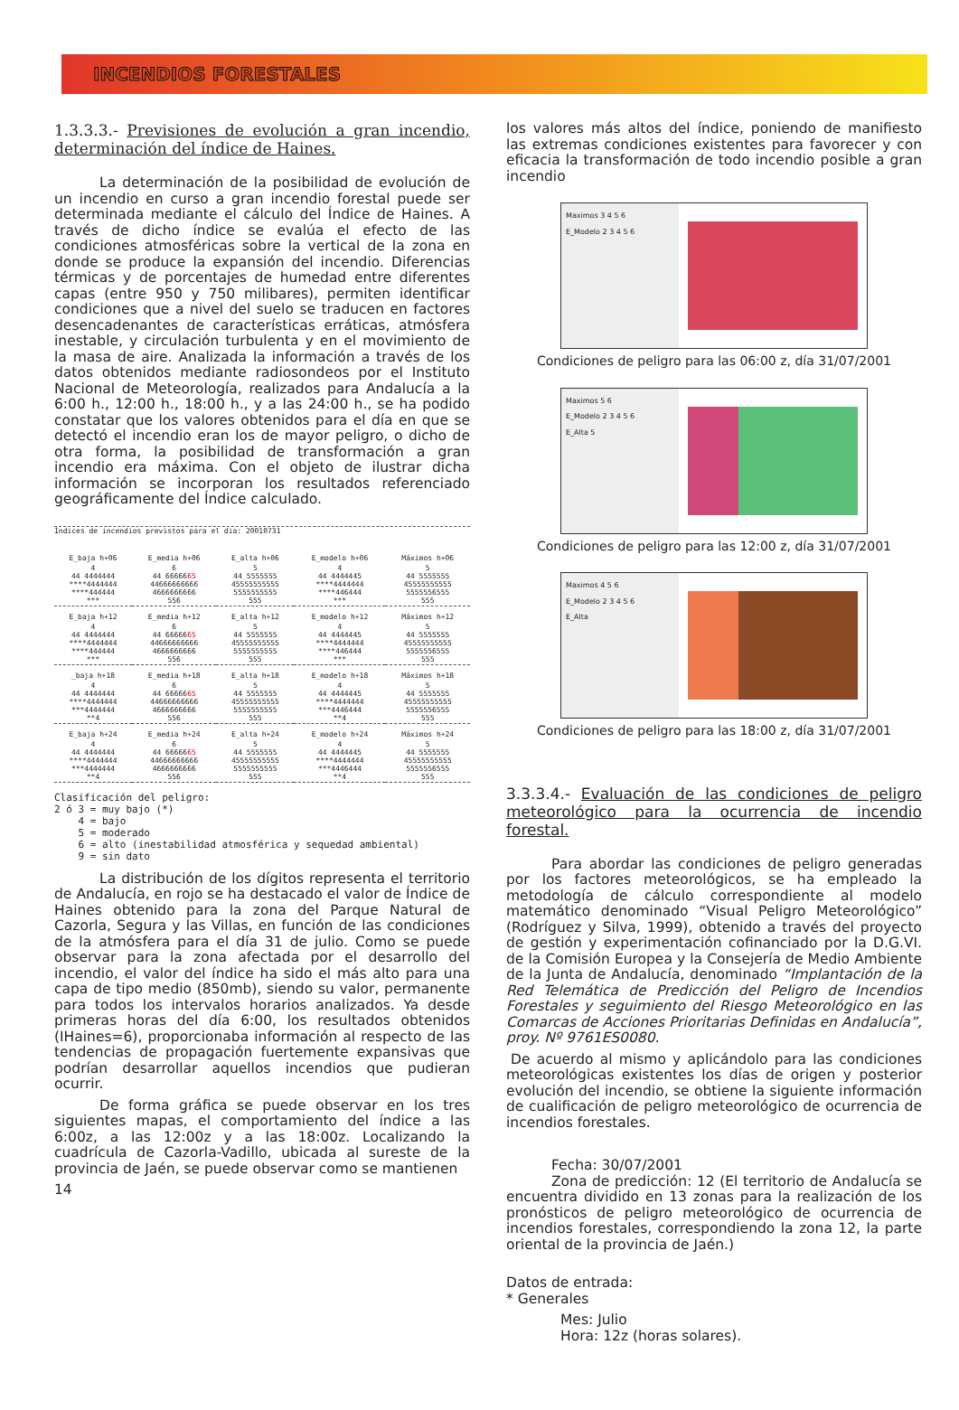INCENDIOS FORESTALES
1.3.3.3.- Previsiones de evolución a gran incendio, determinación del índice de Haines.
La determinación de la posibilidad de evolución de un incendio en curso a gran incendio forestal puede ser determinada mediante el cálculo del Índice de Haines. A través de dicho índice se evalúa el efecto de las condiciones atmosféricas sobre la vertical de la zona en donde se produce la expansión del incendio. Diferencias térmicas y de porcentajes de humedad entre diferentes capas (entre 950 y 750 milibares), permiten identificar condiciones que a nivel del suelo se traducen en factores desencadenantes de características erráticas, atmósfera inestable, y circulación turbulenta y en el movimiento de la masa de aire. Analizada la información a través de los datos obtenidos mediante radiosondeos por el Instituto Nacional de Meteorología, realizados para Andalucía a la 6:00 h., 12:00 h., 18:00 h., y a las 24:00 h., se ha podido constatar que los valores obtenidos para el día en que se detectó el incendio eran los de mayor peligro, o dicho de otra forma, la posibilidad de transformación a gran incendio era máxima. Con el objeto de ilustrar dicha información se incorporan los resultados referenciado geográficamente del Índice calculado.
Índices de incendios previstos para el dia: 20010731
| E_baja h+06 | E_media h+06 | E_alta h+06 | E_modelo h+06 | Máximos h+06 |
| --- | --- | --- | --- | --- |
| 4 44 4444444 ****4444444 ****444444 *** | 6 44 66666 65 44666666666 4666666666 556 | 5 44 5555555 45555555555 5555555555 555 | 4 44 4444445 ****4444444 ****446444 *** | 5 44 5555555 45555555555 5555556555 555 |
| E_baja h+12 | E_media h+12 | E_alta h+12 | E_modelo h+12 | Máximos h+12 |
| --- | --- | --- | --- | --- |
| 4 44 4444444 ****4444444 ****444444 *** | 6 44 66666 65 44666666666 4666666666 556 | 5 44 5555555 45555555555 5555555555 555 | 4 44 4444445 ****4444444 ****446444 *** | 5 44 5555555 45555555555 5555556555 555 |
| _baja h+18 | E_media h+18 | E_alta h+18 | E_modelo h+18 | Máximos h+18 |
| --- | --- | --- | --- | --- |
| 4 44 4444444 ****4444444 ***4444444 **4 | 6 44 66666 65 44666666666 4666666666 556 | 5 44 5555555 45555555555 5555555555 555 | 4 44 4444445 ****4444444 ***4446444 **4 | 5 44 5555555 45555555555 5555556555 555 |
| E_baja h+24 | E_media h+24 | E_alta h+24 | E_modelo h+24 | Máximos h+24 |
| --- | --- | --- | --- | --- |
| 4 44 4444444 ****4444444 ***4444444 **4 | 6 44 66666 65 44666666666 4666666666 556 | 5 44 5555555 45555555555 5555555555 555 | 4 44 4444445 ****4444444 ***4446444 **4 | 5 44 5555555 45555555555 5555556555 555 |
Clasificación del peligro: 2 ó 3 = muy bajo (*) 4 = bajo 5 = moderado 6 = alto (inestabilidad atmosférica y sequedad ambiental) 9 = sin dato
La distribución de los dígitos representa el territorio de Andalucía, en rojo se ha destacado el valor de Índice de Haines obtenido para la zona del Parque Natural de Cazorla, Segura y las Villas, en función de las condiciones de la atmósfera para el día 31 de julio. Como se puede observar para la zona afectada por el desarrollo del incendio, el valor del índice ha sido el más alto para una capa de tipo medio (850mb), siendo su valor, permanente para todos los intervalos horarios analizados. Ya desde primeras horas del día 6:00, los resultados obtenidos (IHaines=6), proporcionaba información al respecto de las tendencias de propagación fuertemente expansivas que podrían desarrollar aquellos incendios que pudieran ocurrir.
De forma gráfica se puede observar en los tres siguientes mapas, el comportamiento del índice a las 6:00z, a las 12:00z y a las 18:00z. Localizando la cuadrícula de Cazorla-Vadillo, ubicada al sureste de la provincia de Jaén, se puede observar como se mantienen
14
los valores más altos del índice, poniendo de manifiesto las extremas condiciones existentes para favorecer y con eficacia la transformación de todo incendio posible a gran incendio
Maximos 3 4 5 6
E_Modelo 2 3 4 5 6
Condiciones de peligro para las 06:00 z, día 31/07/2001
Maximos 5 6
E_Modelo 2 3 4 5 6
E_Alta 5
Condiciones de peligro para las 12:00 z, día 31/07/2001
Maximos 4 5 6
E_Modelo 2 3 4 5 6
E_Alta
Condiciones de peligro para las 18:00 z, día 31/07/2001
3.3.3.4.- Evaluación de las condiciones de peligro meteorológico para la ocurrencia de incendio forestal.
Para abordar las condiciones de peligro generadas por los factores meteorológicos, se ha empleado la metodología de cálculo correspondiente al modelo matemático denominado “Visual Peligro Meteorológico” (Rodríguez y Silva, 1999), obtenido a través del proyecto de gestión y experimentación cofinanciado por la D.G.VI. de la Comisión Europea y la Consejería de Medio Ambiente de la Junta de Andalucía, denominado “Implantación de la Red Telemática de Predicción del Peligro de Incendios Forestales y seguimiento del Riesgo Meteorológico en las Comarcas de Acciones Prioritarias Definidas en Andalucía”, proy. Nº 9761ES0080.
De acuerdo al mismo y aplicándolo para las condiciones meteorológicas existentes los días de origen y posterior evolución del incendio, se obtiene la siguiente información de cualificación de peligro meteorológico de ocurrencia de incendios forestales.
Fecha: 30/07/2001
Zona de predicción: 12 (El territorio de Andalucía se encuentra dividido en 13 zonas para la realización de los pronósticos de peligro meteorológico de ocurrencia de incendios forestales, correspondiendo la zona 12, la parte oriental de la provincia de Jaén.)
Datos de entrada:
* Generales
Mes: Julio
Hora: 12z (horas solares).